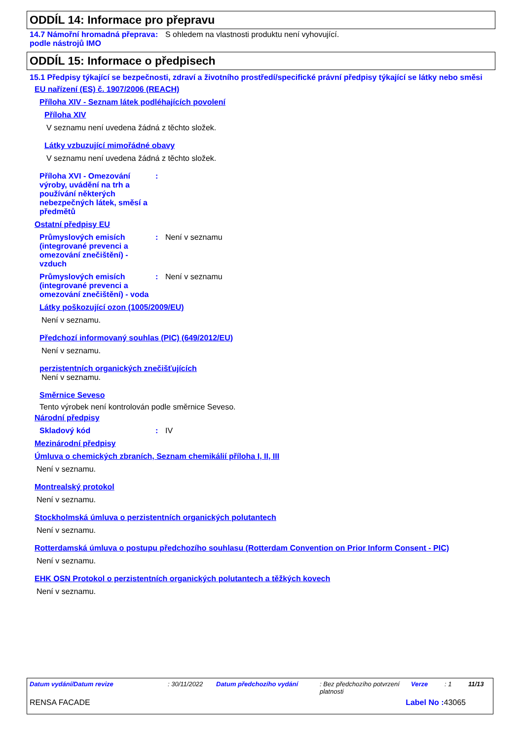ODDÍL 14: Informace pro přepravu
14.7 Námořní hromadná přeprava podle nástrojů IMO
: S ohledem na vlastnosti produktu není vyhovující.
ODDÍL 15: Informace o předpisech
15.1 Předpisy týkající se bezpečnosti, zdraví a životního prostředí/specifické právní předpisy týkající se látky nebo směsi
EU nařízení (ES) č. 1907/2006 (REACH)
Příloha XIV - Seznam látek podléhajících povolení
Příloha XIV
V seznamu není uvedena žádná z těchto složek.
Látky vzbuzující mimořádné obavy
V seznamu není uvedena žádná z těchto složek.
Příloha XVI - Omezování výroby, uvádění na trh a používání některých nebezpečných látek, směsí a předmětů
:
Ostatní předpisy EU
Průmyslových emisích (integrované prevenci a omezování znečištění) - vzduch
: Není v seznamu
Průmyslových emisích (integrované prevenci a omezování znečištění) - voda
: Není v seznamu
Látky poškozující ozon (1005/2009/EU)
Není v seznamu.
Předchozí informovaný souhlas (PIC) (649/2012/EU)
Není v seznamu.
perzistentních organických znečišťujících
Není v seznamu.
Směrnice Seveso
Tento výrobek není kontrolován podle směrnice Seveso.
Národní předpisy
Skladový kód : IV
Mezinárodní předpisy
Úmluva o chemických zbraních, Seznam chemikálií příloha I, II, III
Není v seznamu.
Montrealský protokol
Není v seznamu.
Stockholmská úmluva o perzistentních organických polutantech
Není v seznamu.
Rotterdamská úmluva o postupu předchozího souhlasu (Rotterdam Convention on Prior Inform Consent - PIC)
Není v seznamu.
EHK OSN Protokol o perzistentních organických polutantech a těžkých kovech
Není v seznamu.
Datum vydání/Datum revize : 30/11/2022 Datum předchozího vydání : Bez předchozího potvrzení platnosti
Verze : 1 11/13
RENSA FACADE Label No : 43065